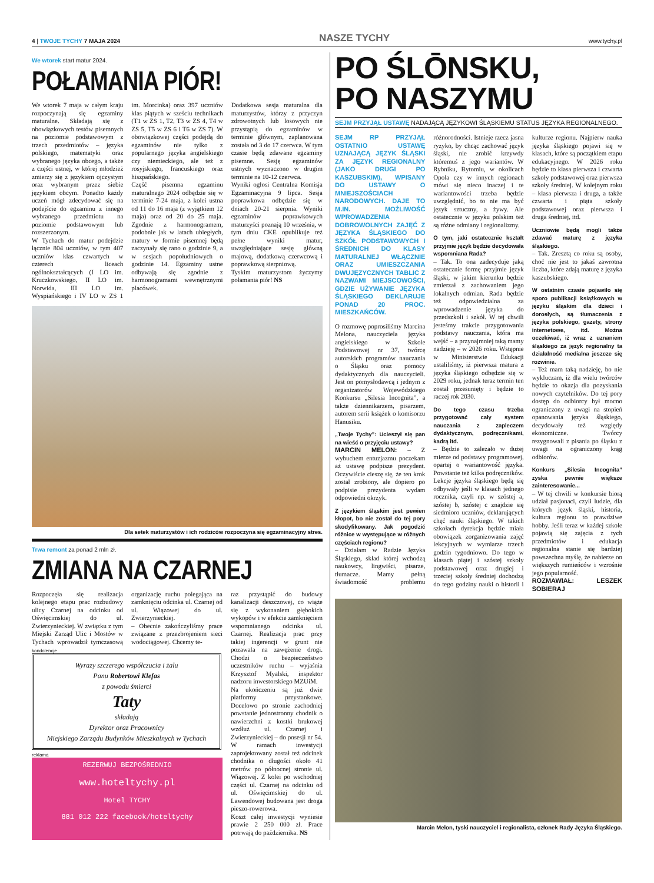4 | TWOJE TYCHY 7 MAJA 2024 NASZE TYCHY www.tychy.pl
We wtorek start matur 2024.
POŁAMANIA PIÓR!
We wtorek 7 maja w całym kraju rozpoczynają się egzaminy maturalne. Składają się z obowiązkowych testów pisemnych na poziomie podstawowym z trzech przedmiotów – języka polskiego, matematyki oraz wybranego języka obcego, a także z części ustnej, w której młodzież zmierzy się z językiem ojczystym oraz wybranym przez siebie językiem obcym. Ponadto każdy uczeń mógł zdecydować się na podejście do egzaminu z innego wybranego przedmiotu na poziomie podstawowym lub rozszerzonym.
W Tychach do matur podejdzie łącznie 804 uczniów, w tym 407 uczniów klas czwartych w czterech liceach ogólnokształcących (I LO im. Kruczkowskiego, II LO im. Norwida, III LO im. Wyspiańskiego i IV LO w ZS 1 im. Morcinka) oraz 397 uczniów klas piątych w sześciu technikach (T1 w ZS 1, T2, T3 w ZS 4, T4 w ZS 5, T5 w ZS 6 i T6 w ZS 7). W obowiązkowej części podejdą do egzaminów nie tylko z popularnego języka angielskiego czy niemieckiego, ale też z rosyjskiego, francuskiego oraz hiszpańskiego.
Część pisemna egzaminu maturalnego 2024 odbędzie się w terminie 7-24 maja, z kolei ustna od 11 do 16 maja (z wyjątkiem 12 maja) oraz od 20 do 25 maja. Zgodnie z harmonogramem, podobnie jak w latach ubiegłych, matury w formie pisemnej będą zaczynały się rano o godzinie 9, a w sesjach popołudniowych o godzinie 14. Egzaminy ustne odbywają się zgodnie z harmonogramami wewnętrznymi placówek.
Dodatkowa sesja maturalna dla maturzystów, którzy z przyczyn zdrowotnych lub losowych nie przystąpią do egzaminów w terminie głównym, zaplanowana została od 3 do 17 czerwca. W tym czasie będą zdawane egzaminy pisemne. Sesję egzaminów ustnych wyznaczono w drugim terminie na 10-12 czerwca.
Wyniki ogłosi Centralna Komisja Egzaminacyjna 9 lipca. Sesja poprawkowa odbędzie się w dniach 20-21 sierpnia. Wyniki egzaminów poprawkowych maturzyści poznają 10 września, w tym dniu CKE opublikuje też pełne wyniki matur, uwzględniające sesję główną majową, dodatkową czerwcową i poprawkową sierpniową.
Tyskim maturzystom życzymy połamania piór! NS
Dla setek maturzystów i ich rodziców rozpoczyna się egzaminacyjny stres.
Trwa remont za ponad 2 mln zł.
ZMIANA NA CZARNEJ
Rozpoczęła się realizacja kolejnego etapu prac rozbudowy ulicy Czarnej na odcinku od Oświęcimskiej do ul. Zwierzynieckiej. W związku z tym Miejski Zarząd Ulic i Mostów w Tychach wprowadził tymczasową organizację ruchu polegająca na zamknięciu odcinka ul. Czarnej od ul. Wiązowej do ul. Zwierzynieckiej.
– Obecnie zakończyliśmy prace związane z przezbrojeniem sieci wodociągowej. Chcemy te-
kondolencje
Wyrazy szczerego współczucia i żalu
Panu Robertowi Klefas
z powodu śmierci
Taty
składają
Dyrektor oraz Pracownicy
Miejskiego Zarządu Budynków Mieszkalnych w Tychach
reklama
REZERWUJ BEZPOŚREDNIO
www.hoteltychy.pl
Hotel TYCHY
881 012 222 facebook/hoteltychy
raz przystąpić do budowy kanalizacji deszczowej, co wiąże się z wykonaniem głębokich wykopów i w efekcie zamknięciem wspomnianego odcinka ul. Czarnej. Realizacja prac przy takiej ingerencji w grunt nie pozawala na zawężenie drogi. Chodzi o bezpieczeństwo uczestników ruchu – wyjaśnia Krzysztof Myalski, inspektor nadzoru inwestorskiego MZUiM.
Na ukończeniu są już dwie platformy przystankowe. Docelowo po stronie zachodniej powstanie jednostronny chodnik o nawierzchni z kostki brukowej wzdłuż ul. Czarnej i Zwierzynieckiej – do posesji nr 54. W ramach inwestycji zaprojektowany został też odcinek chodnika o długości około 41 metrów po północnej stronie ul. Wiązowej. Z kolei po wschodniej części ul. Czarnej na odcinku od ul. Oświęcimskiej do ul. Lawendowej budowana jest droga pieszo-rowerowa.
Koszt całej inwestycji wyniesie prawie 2 250 000 zł. Prace potrwają do października. NS
PO ŚLŌNSKU,
PO NASZYMU
SEJM PRZYJĄŁ USTAWĘ NADAJĄCĄ JĘZYKOWI ŚLĄSKIEMU STATUS JĘZYKA REGIONALNEGO.
SEJM RP PRZYJĄŁ OSTATNIO USTAWĘ UZNAJĄCĄ JĘZYK ŚLĄSKI ZA JĘZYK REGIONALNY (JAKO DRUGI PO KASZUBSKIM), WPISANY DO USTAWY O MNIEJSZOŚCIACH NARODOWYCH. DAJE TO M.IN. MOŻLIWOŚĆ WPROWADZENIA DOBROWOLNYCH ZAJĘĆ Z JĘZYKA ŚLĄSKIEGO DO SZKÓŁ PODSTAWOWYCH I ŚREDNICH DO KLASY MATURALNEJ WŁĄCZNIE ORAZ UMIESZCZANIA DWUJĘZYCZNYCH TABLIC Z NAZWAMI MIEJSCOWOŚCI, GDZIE UŻYWANIE JĘZYKA ŚLĄSKIEGO DEKLARUJE PONAD 20 PROC. MIESZKAŃCÓW.
O rozmowę poprosiliśmy Marcina Melona, nauczyciela języka angielskiego w Szkole Podstawowej nr 37, twórcę autorskich programów nauczania o Śląsku oraz pomocy dydaktycznych dla nauczycieli. Jest on pomysłodawcą i jednym z organizatorów Wojewódzkiego Konkursu „Silesia Incognita”, a także dziennikarzem, pisarzem, autorem serii książek o komisorzu Hanusiku.
„Twoje Tychy”: Ucieszył się pan na wieść o przyjęciu ustawy?
MARCIN MELON: – Z wybuchem entuzjazmu poczekam aż ustawę podpisze prezydent. Oczywiście cieszę się, że ten krok został zrobiony, ale dopiero po podpisie prezydenta wydam odpowiedni okrzyk.
Z językiem śląskim jest pewien kłopot, bo nie został do tej pory skodyfikowany. Jak pogodzić różnice w występujące w różnych częściach regionu?
– Działam w Radzie Języka Śląskiego, skład której wchodzą naukowcy, lingwiści, pisarze, tłumacze. Mamy pełną świadomość problemu różnorodności. Istnieje rzecz jasna ryzyko, by chcąc zachować język śląski, nie zrobić krzywdy któremuś z jego wariantów. W Rybniku, Bytomiu, w okolicach Opola czy w innych regionach mówi się nieco inaczej i te wariantowości trzeba będzie uwzględnić, bo to nie ma być język sztuczny, a żywy. Ale ostatecznie w języku polskim też są różne odmiany i regionalizmy.
O tym, jaki ostatecznie kształt przyjmie język będzie decydowała wspomniana Rada?
– Tak. To ona zadecyduje jaką ostatecznie formę przyjmie język śląski, w jakim kierunku będzie zmierzał z zachowaniem jego lokalnych odmian. Rada będzie też odpowiedzialna za wprowadzenie języka do przedszkoli i szkół. W tej chwili jesteśmy trakcie przygotowania podstawy nauczania, która ma wejść – a przynajmniej taką mamy nadzieję – w 2026 roku. Wstępnie w Ministerstwie Edukacji ustaliliśmy, iż pierwsza matura z języka śląskiego odbędzie się w 2029 roku, jednak teraz termin ten został przesunięty i będzie to raczej rok 2030.
Do tego czasu trzeba przygotować cały system nauczania z zapleczem dydaktycznym, podręcznikami, kadrą itd.
– Będzie to zależało w dużej mierze od podstawy programowej, opartej o wariantowość języka. Powstanie też kilka podręczników. Lekcje języka śląskiego będą się odbywały jeśli w klasach jednego rocznika, czyli np. w szóstej a, szóstej b, szóstej c znajdzie się siedmioro uczniów, deklarujących chęć nauki śląskiego. W takich szkołach dyrekcja będzie miała obowiązek zorganizowania zajęć lekcyjnych w wymiarze trzech godzin tygodniowo. Do tego w klasach piątej i szóstej szkoły podstawowej oraz drugiej i trzeciej szkoły średniej dochodzą do tego godziny nauki o historii i kulturze regionu. Najpierw nauka języka śląskiego pojawi się w klasach, które są początkiem etapu edukacyjnego. W 2026 roku będzie to klasa pierwsza i czwarta szkoły podstawowej oraz pierwsza szkoły średniej. W kolejnym roku – klasa pierwsza i druga, a także czwarta i piąta szkoły podstawowej oraz pierwsza i druga średniej, itd.
Uczniowie będą mogli także zdawać maturę z języka śląskiego.
– Tak. Zresztą co roku są osoby, choć nie jest to jakaś zawrotna liczba, które zdają maturę z języka kaszubskiego.
W ostatnim czasie pojawiło się sporo publikacji książkowych w języku śląskim dla dzieci i dorosłych, są tłumaczenia z języka polskiego, gazety, strony internetowe, itd. Można oczekiwać, iż wraz z uznaniem śląskiego za język regionalny ta działalność medialna jeszcze się rozwinie.
– Też mam taką nadzieję, bo nie wykluczam, iż dla wielu twórców będzie to okazja dla pozyskania nowych czytelników. Do tej pory dostęp do odbiorcy był mocno ograniczony z uwagi na stopień opanowania języka śląskiego, decydowały też względy ekonomiczne. Twórcy rezygnowali z pisania po śląsku z uwagi na ograniczony krąg odbiorów.
Konkurs „Silesia Incognita” zyska pewnie większe zainteresowanie...
– W tej chwili w konkursie biorą udział pasjonaci, czyli ludzie, dla których język śląski, historia, kultura regionu to prawdziwe hobby. Jeśli teraz w każdej szkole pojawią się zajęcia z tych przedmiotów i edukacja regionalna stanie się bardziej powszechna myślę, że nabierze on większych rumieńców i wzrośnie jego popularność.
ROZMAWIAŁ: LESZEK SOBIERAJ
Marcin Melon, tyski nauczyciel i regionalista, członek Rady Języka Śląskiego.